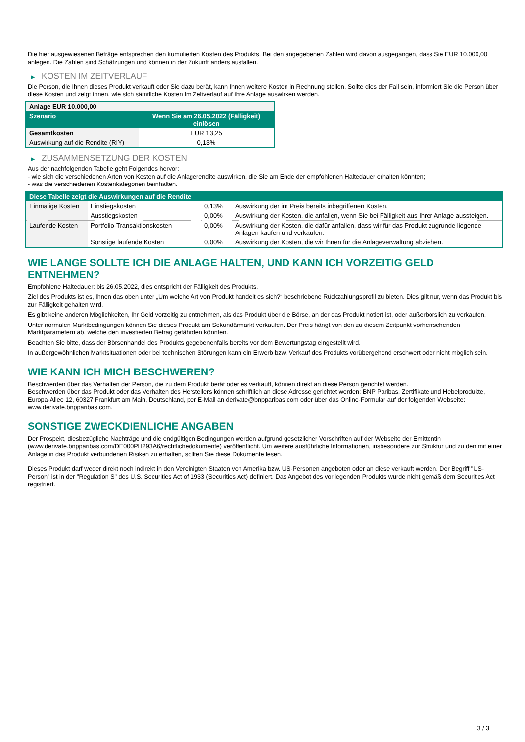Die hier ausgewiesenen Beträge entsprechen den kumulierten Kosten des Produkts. Bei den angegebenen Zahlen wird davon ausgegangen, dass Sie EUR 10.000,00 anlegen. Die Zahlen sind Schätzungen und können in der Zukunft anders ausfallen.
▶ KOSTEN IM ZEITVERLAUF
Die Person, die Ihnen dieses Produkt verkauft oder Sie dazu berät, kann Ihnen weitere Kosten in Rechnung stellen. Sollte dies der Fall sein, informiert Sie die Person über diese Kosten und zeigt Ihnen, wie sich sämtliche Kosten im Zeitverlauf auf Ihre Anlage auswirken werden.
| Anlage EUR 10.000,00 | |
| --- | --- |
| Szenario | Wenn Sie am 26.05.2022 (Fälligkeit) einlösen |
| Gesamtkosten | EUR 13,25 |
| Auswirkung auf die Rendite (RIY) | 0,13% |
▶ ZUSAMMENSETZUNG DER KOSTEN
Aus der nachfolgenden Tabelle geht Folgendes hervor:
- wie sich die verschiedenen Arten von Kosten auf die Anlagerendite auswirken, die Sie am Ende der empfohlenen Haltedauer erhalten könnten;
- was die verschiedenen Kostenkategorien beinhalten.
| Diese Tabelle zeigt die Auswirkungen auf die Rendite | | | |
| --- | --- | --- | --- |
| Einmalige Kosten | Einstiegskosten | 0,13% | Auswirkung der im Preis bereits inbegriffenen Kosten. |
| | Ausstiegskosten | 0,00% | Auswirkung der Kosten, die anfallen, wenn Sie bei Fälligkeit aus Ihrer Anlage aussteigen. |
| Laufende Kosten | Portfolio-Transaktionskosten | 0,00% | Auswirkung der Kosten, die dafür anfallen, dass wir für das Produkt zugrunde liegende Anlagen kaufen und verkaufen. |
| | Sonstige laufende Kosten | 0,00% | Auswirkung der Kosten, die wir Ihnen für die Anlageverwaltung abziehen. |
WIE LANGE SOLLTE ICH DIE ANLAGE HALTEN, UND KANN ICH VORZEITIG GELD ENTNEHMEN?
Empfohlene Haltedauer: bis 26.05.2022, dies entspricht der Fälligkeit des Produkts.
Ziel des Produkts ist es, Ihnen das oben unter „Um welche Art von Produkt handelt es sich?“ beschriebene Rückzahlungsprofil zu bieten. Dies gilt nur, wenn das Produkt bis zur Fälligkeit gehalten wird.
Es gibt keine anderen Möglichkeiten, Ihr Geld vorzeitig zu entnehmen, als das Produkt über die Börse, an der das Produkt notiert ist, oder außerbörslich zu verkaufen.
Unter normalen Marktbedingungen können Sie dieses Produkt am Sekundärmarkt verkaufen. Der Preis hängt von den zu diesem Zeitpunkt vorherrschenden Marktparametern ab, welche den investierten Betrag gefährden könnten.
Beachten Sie bitte, dass der Börsenhandel des Produkts gegebenenfalls bereits vor dem Bewertungstag eingestellt wird.
In außergewöhnlichen Marktsituationen oder bei technischen Störungen kann ein Erwerb bzw. Verkauf des Produkts vorübergehend erschwert oder nicht möglich sein.
WIE KANN ICH MICH BESCHWEREN?
Beschwerden über das Verhalten der Person, die zu dem Produkt berät oder es verkauft, können direkt an diese Person gerichtet werden.
Beschwerden über das Produkt oder das Verhalten des Herstellers können schriftlich an diese Adresse gerichtet werden: BNP Paribas, Zertifikate und Hebelprodukte, Europa-Allee 12, 60327 Frankfurt am Main, Deutschland, per E-Mail an derivate@bnpparibas.com oder über das Online-Formular auf der folgenden Webseite: www.derivate.bnpparibas.com.
SONSTIGE ZWECKDIENLICHE ANGABEN
Der Prospekt, diesbezügliche Nachträge und die endgültigen Bedingungen werden aufgrund gesetzlicher Vorschriften auf der Webseite der Emittentin (www.derivate.bnpparibas.com/DE000PH293A6/rechtlichedokumente) veröffentlicht. Um weitere ausführliche Informationen, insbesondere zur Struktur und zu den mit einer Anlage in das Produkt verbundenen Risiken zu erhalten, sollten Sie diese Dokumente lesen.
Dieses Produkt darf weder direkt noch indirekt in den Vereinigten Staaten von Amerika bzw. US-Personen angeboten oder an diese verkauft werden. Der Begriff "US-Person" ist in der "Regulation S" des U.S. Securities Act of 1933 (Securities Act) definiert. Das Angebot des vorliegenden Produkts wurde nicht gemäß dem Securities Act registriert.
3 / 3